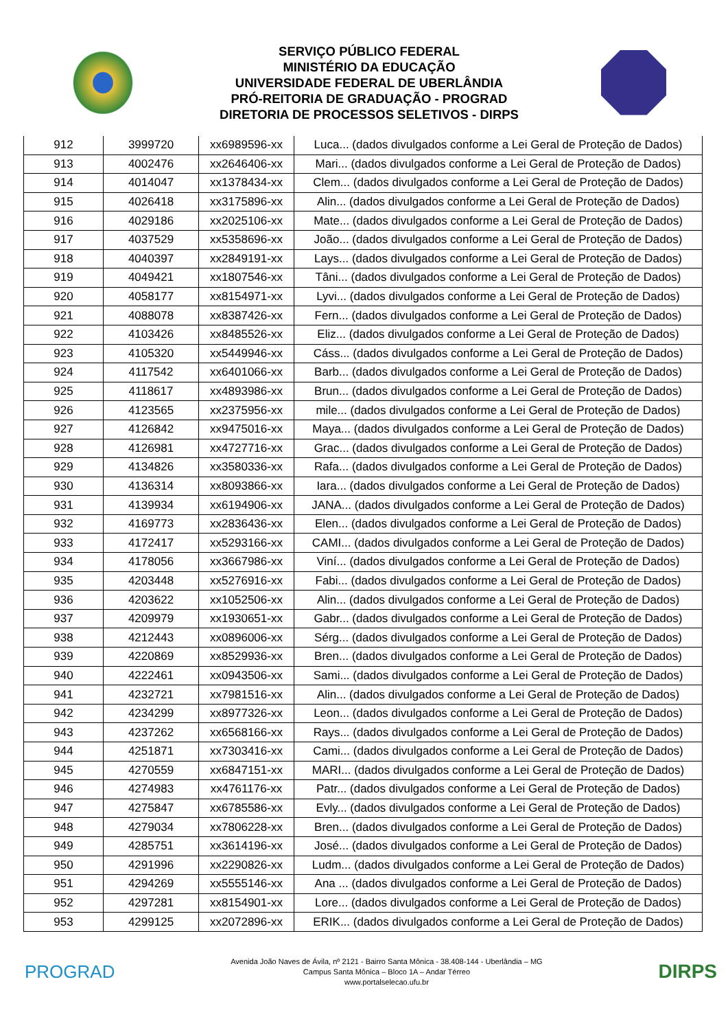SERVIÇO PÚBLICO FEDERAL
MINISTÉRIO DA EDUCAÇÃO
UNIVERSIDADE FEDERAL DE UBERLÂNDIA
PRÓ-REITORIA DE GRADUAÇÃO - PROGRAD
DIRETORIA DE PROCESSOS SELETIVOS - DIRPS
| 912 | 3999720 | xx6989596-xx | Luca... (dados divulgados conforme a Lei Geral de Proteção de Dados) |
| 913 | 4002476 | xx2646406-xx | Mari... (dados divulgados conforme a Lei Geral de Proteção de Dados) |
| 914 | 4014047 | xx1378434-xx | Clem... (dados divulgados conforme a Lei Geral de Proteção de Dados) |
| 915 | 4026418 | xx3175896-xx | Alin... (dados divulgados conforme a Lei Geral de Proteção de Dados) |
| 916 | 4029186 | xx2025106-xx | Mate... (dados divulgados conforme a Lei Geral de Proteção de Dados) |
| 917 | 4037529 | xx5358696-xx | João... (dados divulgados conforme a Lei Geral de Proteção de Dados) |
| 918 | 4040397 | xx2849191-xx | Lays... (dados divulgados conforme a Lei Geral de Proteção de Dados) |
| 919 | 4049421 | xx1807546-xx | Tâni... (dados divulgados conforme a Lei Geral de Proteção de Dados) |
| 920 | 4058177 | xx8154971-xx | Lyvi... (dados divulgados conforme a Lei Geral de Proteção de Dados) |
| 921 | 4088078 | xx8387426-xx | Fern... (dados divulgados conforme a Lei Geral de Proteção de Dados) |
| 922 | 4103426 | xx8485526-xx | Eliz... (dados divulgados conforme a Lei Geral de Proteção de Dados) |
| 923 | 4105320 | xx5449946-xx | Cáss... (dados divulgados conforme a Lei Geral de Proteção de Dados) |
| 924 | 4117542 | xx6401066-xx | Barb... (dados divulgados conforme a Lei Geral de Proteção de Dados) |
| 925 | 4118617 | xx4893986-xx | Brun... (dados divulgados conforme a Lei Geral de Proteção de Dados) |
| 926 | 4123565 | xx2375956-xx | mile... (dados divulgados conforme a Lei Geral de Proteção de Dados) |
| 927 | 4126842 | xx9475016-xx | Maya... (dados divulgados conforme a Lei Geral de Proteção de Dados) |
| 928 | 4126981 | xx4727716-xx | Grac... (dados divulgados conforme a Lei Geral de Proteção de Dados) |
| 929 | 4134826 | xx3580336-xx | Rafa... (dados divulgados conforme a Lei Geral de Proteção de Dados) |
| 930 | 4136314 | xx8093866-xx | Iara... (dados divulgados conforme a Lei Geral de Proteção de Dados) |
| 931 | 4139934 | xx6194906-xx | JANA... (dados divulgados conforme a Lei Geral de Proteção de Dados) |
| 932 | 4169773 | xx2836436-xx | Elen... (dados divulgados conforme a Lei Geral de Proteção de Dados) |
| 933 | 4172417 | xx5293166-xx | CAMI... (dados divulgados conforme a Lei Geral de Proteção de Dados) |
| 934 | 4178056 | xx3667986-xx | Viní... (dados divulgados conforme a Lei Geral de Proteção de Dados) |
| 935 | 4203448 | xx5276916-xx | Fabi... (dados divulgados conforme a Lei Geral de Proteção de Dados) |
| 936 | 4203622 | xx1052506-xx | Alin... (dados divulgados conforme a Lei Geral de Proteção de Dados) |
| 937 | 4209979 | xx1930651-xx | Gabr... (dados divulgados conforme a Lei Geral de Proteção de Dados) |
| 938 | 4212443 | xx0896006-xx | Sérg... (dados divulgados conforme a Lei Geral de Proteção de Dados) |
| 939 | 4220869 | xx8529936-xx | Bren... (dados divulgados conforme a Lei Geral de Proteção de Dados) |
| 940 | 4222461 | xx0943506-xx | Sami... (dados divulgados conforme a Lei Geral de Proteção de Dados) |
| 941 | 4232721 | xx7981516-xx | Alin... (dados divulgados conforme a Lei Geral de Proteção de Dados) |
| 942 | 4234299 | xx8977326-xx | Leon... (dados divulgados conforme a Lei Geral de Proteção de Dados) |
| 943 | 4237262 | xx6568166-xx | Rays... (dados divulgados conforme a Lei Geral de Proteção de Dados) |
| 944 | 4251871 | xx7303416-xx | Cami... (dados divulgados conforme a Lei Geral de Proteção de Dados) |
| 945 | 4270559 | xx6847151-xx | MARI... (dados divulgados conforme a Lei Geral de Proteção de Dados) |
| 946 | 4274983 | xx4761176-xx | Patr... (dados divulgados conforme a Lei Geral de Proteção de Dados) |
| 947 | 4275847 | xx6785586-xx | Evly... (dados divulgados conforme a Lei Geral de Proteção de Dados) |
| 948 | 4279034 | xx7806228-xx | Bren... (dados divulgados conforme a Lei Geral de Proteção de Dados) |
| 949 | 4285751 | xx3614196-xx | José... (dados divulgados conforme a Lei Geral de Proteção de Dados) |
| 950 | 4291996 | xx2290826-xx | Ludm... (dados divulgados conforme a Lei Geral de Proteção de Dados) |
| 951 | 4294269 | xx5555146-xx | Ana ... (dados divulgados conforme a Lei Geral de Proteção de Dados) |
| 952 | 4297281 | xx8154901-xx | Lore... (dados divulgados conforme a Lei Geral de Proteção de Dados) |
| 953 | 4299125 | xx2072896-xx | ERIK... (dados divulgados conforme a Lei Geral de Proteção de Dados) |
PROGRAD
Avenida João Naves de Ávila, nº 2121 - Bairro Santa Mônica - 38.408-144 - Uberlândia – MG
Campus Santa Mônica – Bloco 1A – Andar Térreo
www.portalselecao.ufu.br
DIRPS